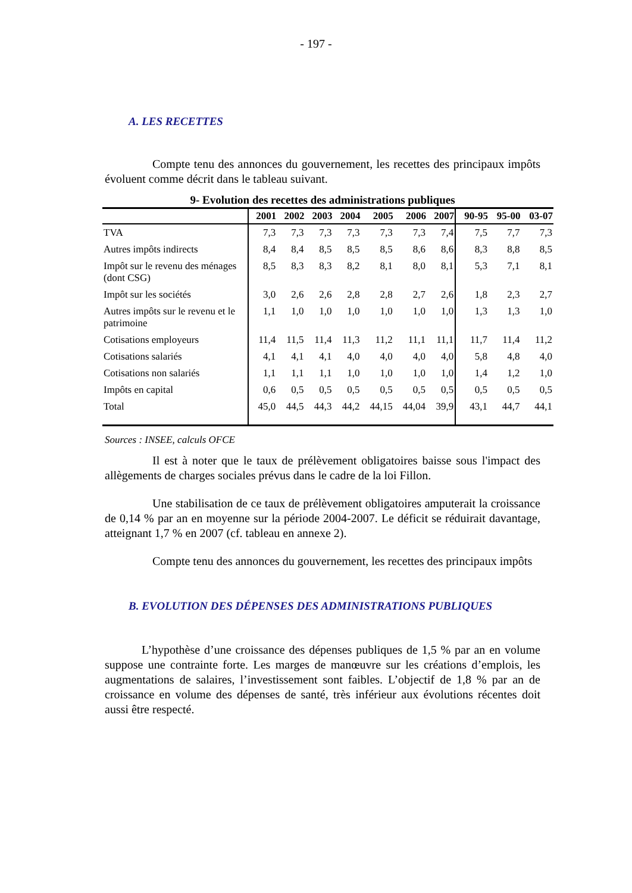- 197 -
A. LES RECETTES
Compte tenu des annonces du gouvernement, les recettes des principaux impôts évoluent comme décrit dans le tableau suivant.
9- Evolution des recettes des administrations publiques
| | 2001 | 2002 | 2003 | 2004 | 2005 | 2006 | 2007 | 90-95 | 95-00 | 03-07 |
| --- | --- | --- | --- | --- | --- | --- | --- | --- | --- | --- |
| TVA | 7,3 | 7,3 | 7,3 | 7,3 | 7,3 | 7,3 | 7,4 | 7,5 | 7,7 | 7,3 |
| Autres impôts indirects | 8,4 | 8,4 | 8,5 | 8,5 | 8,5 | 8,6 | 8,6 | 8,3 | 8,8 | 8,5 |
| Impôt sur le revenu des ménages (dont CSG) | 8,5 | 8,3 | 8,3 | 8,2 | 8,1 | 8,0 | 8,1 | 5,3 | 7,1 | 8,1 |
| Impôt sur les sociétés | 3,0 | 2,6 | 2,6 | 2,8 | 2,8 | 2,7 | 2,6 | 1,8 | 2,3 | 2,7 |
| Autres impôts sur le revenu et le patrimoine | 1,1 | 1,0 | 1,0 | 1,0 | 1,0 | 1,0 | 1,0 | 1,3 | 1,3 | 1,0 |
| Cotisations employeurs | 11,4 | 11,5 | 11,4 | 11,3 | 11,2 | 11,1 | 11,1 | 11,7 | 11,4 | 11,2 |
| Cotisations salariés | 4,1 | 4,1 | 4,1 | 4,0 | 4,0 | 4,0 | 4,0 | 5,8 | 4,8 | 4,0 |
| Cotisations non salariés | 1,1 | 1,1 | 1,1 | 1,0 | 1,0 | 1,0 | 1,0 | 1,4 | 1,2 | 1,0 |
| Impôts en capital | 0,6 | 0,5 | 0,5 | 0,5 | 0,5 | 0,5 | 0,5 | 0,5 | 0,5 | 0,5 |
| Total | 45,0 | 44,5 | 44,3 | 44,2 | 44,15 | 44,04 | 39,9 | 43,1 | 44,7 | 44,1 |
Sources : INSEE, calculs OFCE
Il est à noter que le taux de prélèvement obligatoires baisse sous l'impact des allègements de charges sociales prévus dans le cadre de la loi Fillon.
Une stabilisation de ce taux de prélèvement obligatoires amputerait la croissance de 0,14 % par an en moyenne sur la période 2004-2007. Le déficit se réduirait davantage, atteignant 1,7 % en 2007 (cf. tableau en annexe 2).
Compte tenu des annonces du gouvernement, les recettes des principaux impôts
B. EVOLUTION DES DÉPENSES DES ADMINISTRATIONS PUBLIQUES
L’hypothèse d’une croissance des dépenses publiques de 1,5 % par an en volume suppose une contrainte forte. Les marges de manœuvre sur les créations d’emplois, les augmentations de salaires, l’investissement sont faibles. L’objectif de 1,8 % par an de croissance en volume des dépenses de santé, très inférieur aux évolutions récentes doit aussi être respecté.